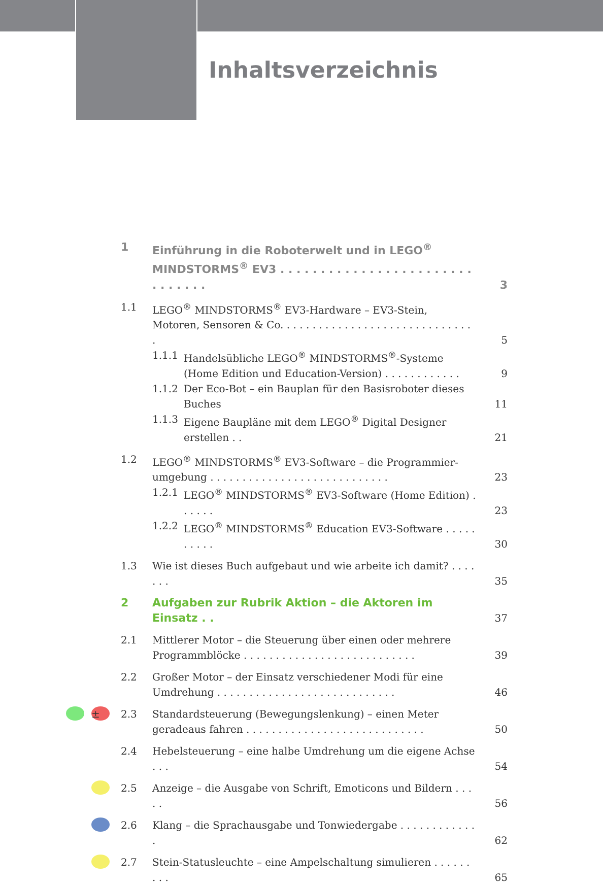Inhaltsverzeichnis
1 Einführung in die Roboterwelt und in LEGO<sup>®</sup>
MINDSTORMS<sup>®</sup> EV3 . . . . . . . . . . . . . . . . . . . . . . . . . . . . . . . 3
1.1 LEGO<sup>®</sup> MINDSTORMS<sup>®</sup> EV3-Hardware – EV3-Stein, Motoren, Sensoren & Co. . . . . . . . . . . . . . . . . . . . . . . . . . . . . . . 5
1.1.1 Handelsübliche LEGO<sup>®</sup> MINDSTORMS<sup>®</sup>-Systeme (Home Edition und Education-Version) . . . . . . . . . . . . 9
1.1.2 Der Eco-Bot – ein Bauplan für den Basisroboter dieses Buches 11
1.1.3 Eigene Baupläne mit dem LEGO<sup>®</sup> Digital Designer erstellen . . 21
1.2 LEGO<sup>®</sup> MINDSTORMS<sup>®</sup> EV3-Software – die Programmier-umgebung . . . . . . . . . . . . . . . . . . . . . . . . . . . . 23
1.2.1 LEGO<sup>®</sup> MINDSTORMS<sup>®</sup> EV3-Software (Home Edition) . . . . . . 23
1.2.2 LEGO<sup>®</sup> MINDSTORMS<sup>®</sup> Education EV3-Software . . . . . . . . . . 30
1.3 Wie ist dieses Buch aufgebaut und wie arbeite ich damit? . . . . . . . 35
2 Aufgaben zur Rubrik Aktion – die Aktoren im Einsatz . . 37
2.1 Mittlerer Motor – die Steuerung über einen oder mehrere Programmblöcke . . . . . . . . . . . . . . . . . . . . . . . . . . . 39
2.2 Großer Motor – der Einsatz verschiedener Modi für eine Umdrehung . . . . . . . . . . . . . . . . . . . . . . . . . . . . 46
± 2.3 Standardsteuerung (Bewegungslenkung) – einen Meter geradeaus fahren . . . . . . . . . . . . . . . . . . . . . . . . . . . . 50
2.4 Hebelsteuerung – eine halbe Umdrehung um die eigene Achse . . . 54
2.5 Anzeige – die Ausgabe von Schrift, Emoticons und Bildern . . . . . 56
2.6 Klang – die Sprachausgabe und Tonwiedergabe . . . . . . . . . . . . . 62
2.7 Stein-Statusleuchte – eine Ampelschaltung simulieren . . . . . . . . . 65